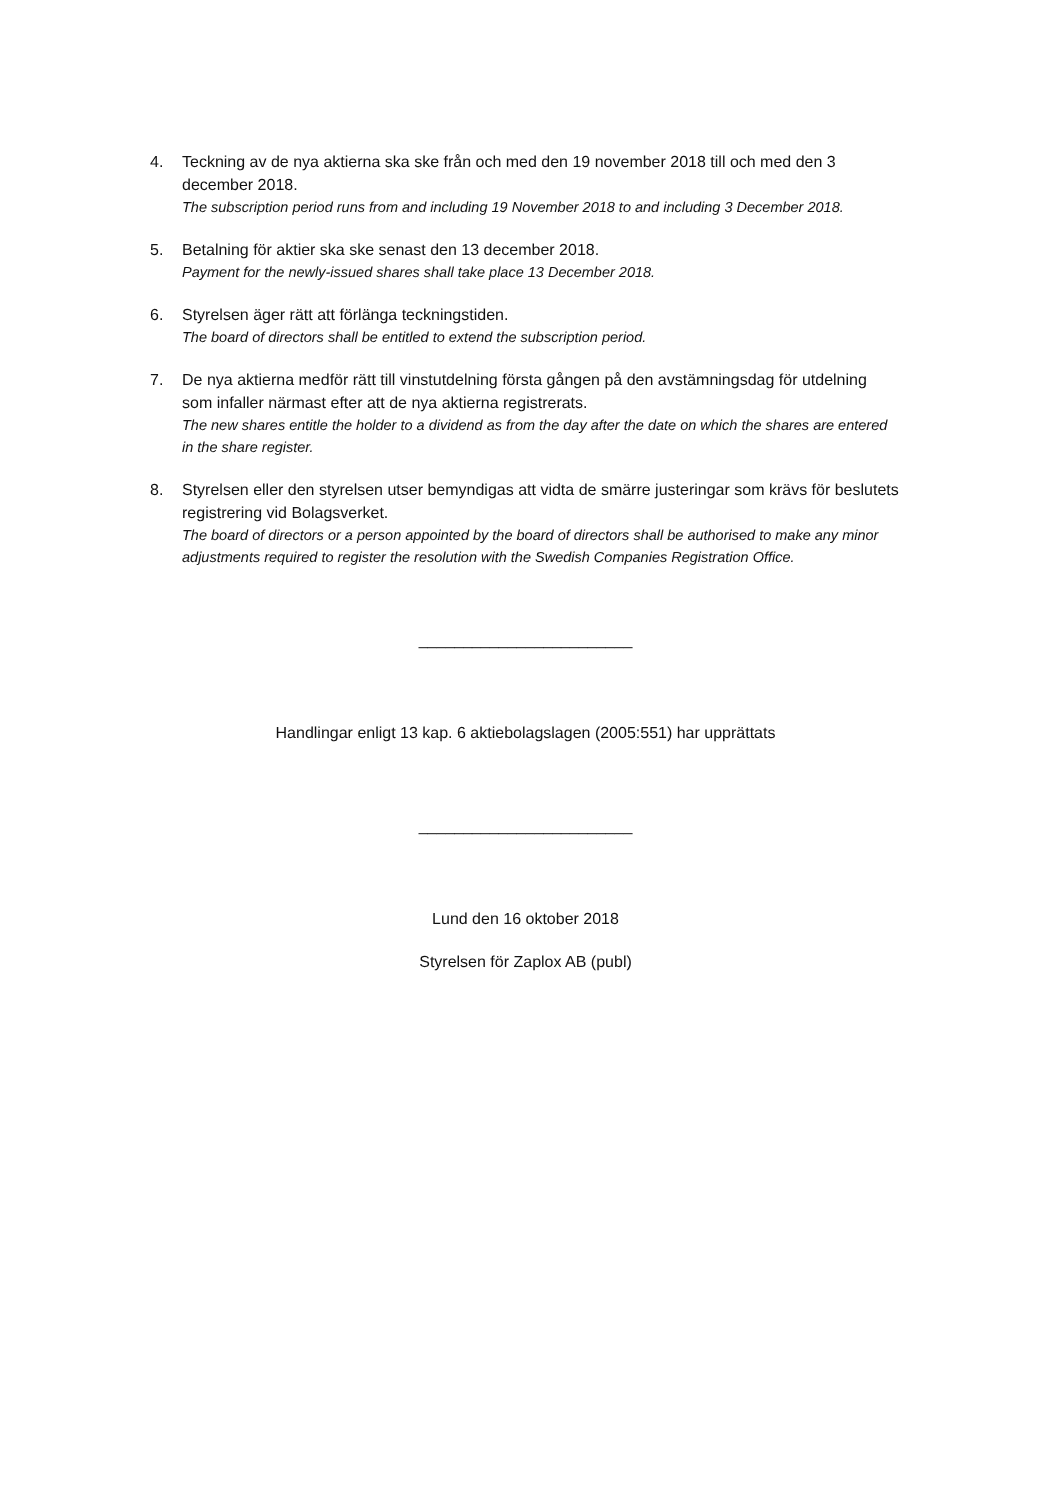4. Teckning av de nya aktierna ska ske från och med den 19 november 2018 till och med den 3 december 2018.
The subscription period runs from and including 19 November 2018 to and including 3 December 2018.
5. Betalning för aktier ska ske senast den 13 december 2018.
Payment for the newly-issued shares shall take place 13 December 2018.
6. Styrelsen äger rätt att förlänga teckningstiden.
The board of directors shall be entitled to extend the subscription period.
7. De nya aktierna medför rätt till vinstutdelning första gången på den avstämningsdag för utdelning som infaller närmast efter att de nya aktierna registrerats.
The new shares entitle the holder to a dividend as from the day after the date on which the shares are entered in the share register.
8. Styrelsen eller den styrelsen utser bemyndigas att vidta de smärre justeringar som krävs för beslutets registrering vid Bolagsverket.
The board of directors or a person appointed by the board of directors shall be authorised to make any minor adjustments required to register the resolution with the Swedish Companies Registration Office.
________________________
Handlingar enligt 13 kap. 6 aktiebolagslagen (2005:551) har upprättats
________________________
Lund den 16 oktober 2018
Styrelsen för Zaplox AB (publ)